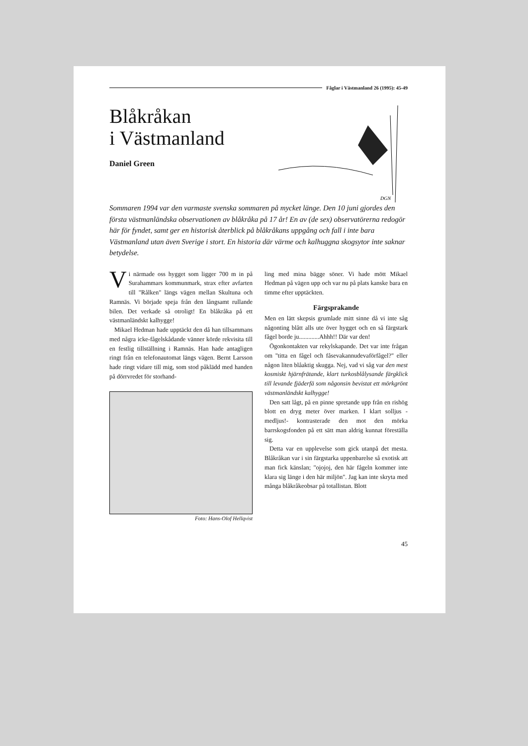Fåglar i Västmanland 26 (1995): 45-49
Blåkråkan
i Västmanland
Daniel Green
DGN
Sommaren 1994 var den varmaste svenska sommaren på mycket länge. Den 10 juni gjordes den första västmanländska observationen av blåkråka på 17 år! En av (de sex) observatörerna redogör här för fyndet, samt ger en historisk återblick på blåkråkans uppgång och fall i inte bara Västmanland utan även Sverige i stort. En historia där värme och kalhuggna skogsytor inte saknar betydelse.
Vi närmade oss hygget som ligger 700 m in på Surahammars kommunmark, strax efter avfarten till "Rålken" längs vägen mellan Skultuna och Ramnäs. Vi började speja från den långsamt rullande bilen. Det verkade så otroligt! En blåkråka på ett västmanländskt kalhygge!
Mikael Hedman hade upptäckt den då han tillsammans med några icke-fågelskådande vänner körde rekvisita till en festlig tillställning i Ramnäs. Han hade antagligen ringt från en telefonautomat längs vägen. Bernt Larsson hade ringt vidare till mig, som stod påklädd med handen på dörrvredet för storhand-
Foto: Hans-Olof Hellqvist
ling med mina bägge söner. Vi hade mött Mikael Hedman på vägen upp och var nu på plats kanske bara en timme efter upptäckten.
Färgsprakande
Men en lätt skepsis grumlade mitt sinne då vi inte såg någonting blått alls ute över hygget och en så färgstark fågel borde ju.............Ahhh!! Där var den!
Ögonkontakten var rekylskapande. Det var inte frågan om "titta en fågel och fåsevakannudevaförfågel?" eller någon liten blåaktig skugga. Nej, vad vi såg var den mest kosmiskt hjärnfrätande, klart turkosblålysande färgklick till levande fjäderfä som någonsin bevistat ett mörkgrönt västmanländskt kalhygge!
Den satt lågt, på en pinne spretande upp från en rishög blott en dryg meter över marken. I klart solljus - medljus!- kontrasterade den mot den mörka barrskogsfonden på ett sätt man aldrig kunnat föreställa sig.
Detta var en upplevelse som gick utanpå det mesta. Blåkråkan var i sin färgstarka uppenbarelse så exotisk att man fick känslan; "ojojoj, den här fågeln kommer inte klara sig länge i den här miljön". Jag kan inte skryta med många blåkråkeobsar på totallistan. Blott
45